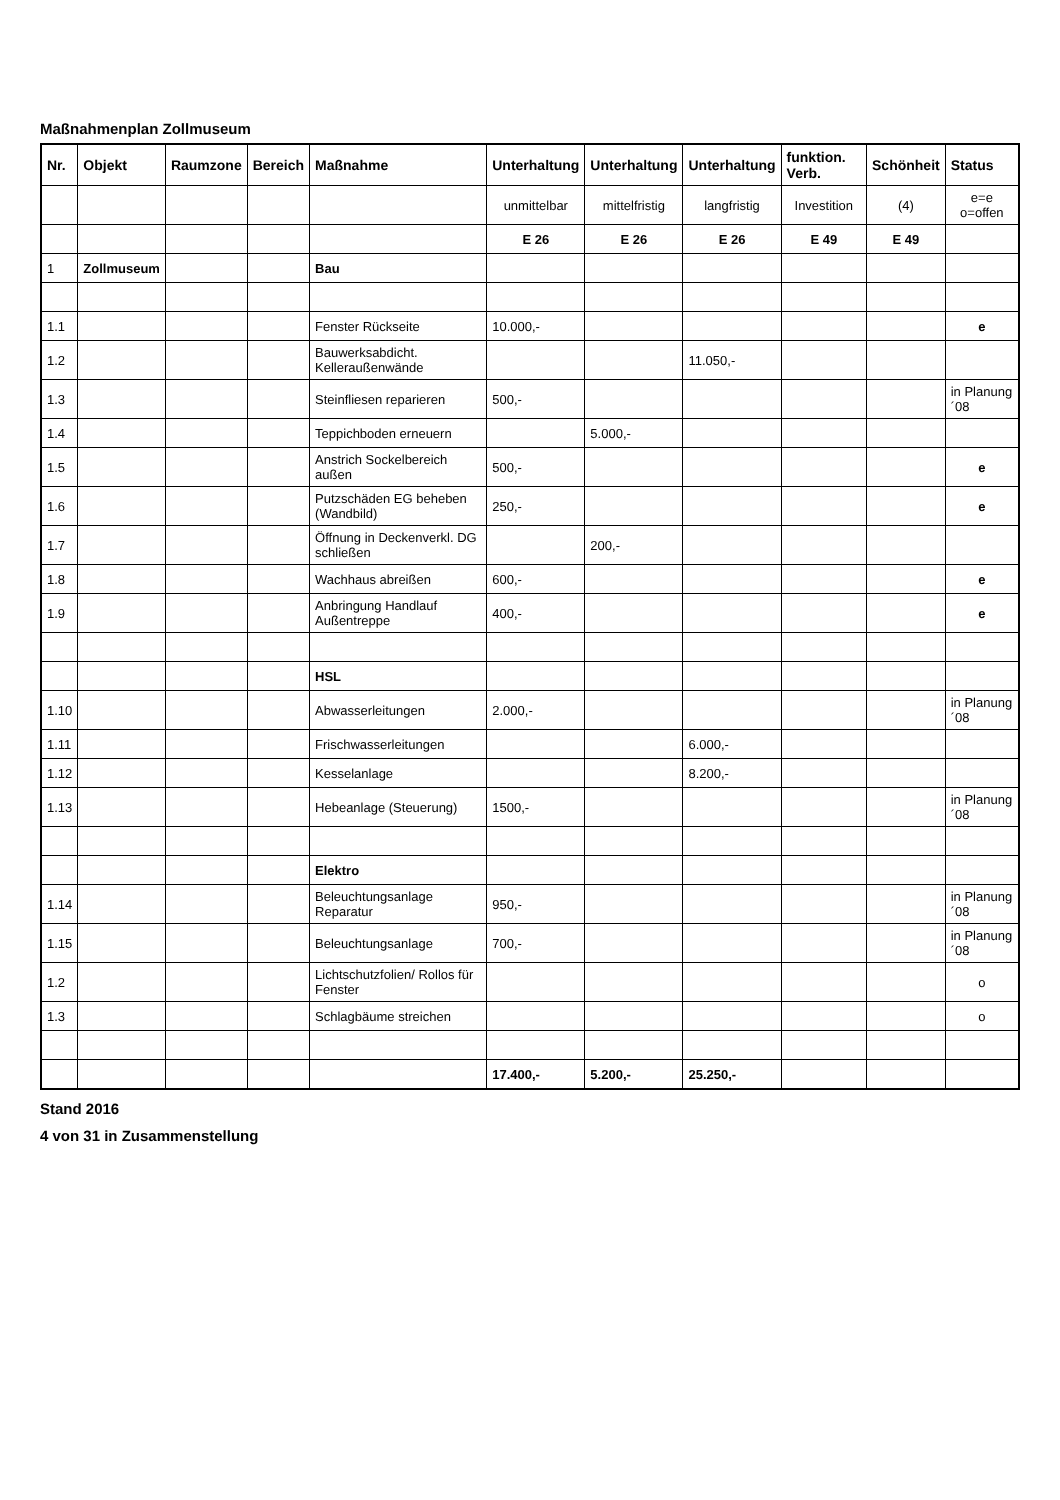Maßnahmenplan Zollmuseum
| Nr. | Objekt | Raumzone | Bereich | Maßnahme | Unterhaltung | Unterhaltung | Unterhaltung | funktion. Verb. | Schönheit | Status |
| --- | --- | --- | --- | --- | --- | --- | --- | --- | --- | --- |
| | | | | | unmittelbar | mittelfristig | langfristig | Investition | (4) | e=e o=offen |
| | | | | | E 26 | E 26 | E 26 | E 49 | E 49 | |
| 1 | Zollmuseum | | | Bau | | | | | | |
| 1.1 | | | | Fenster Rückseite | 10.000,- | | | | | e |
| 1.2 | | | | Bauwerksabdicht. Kelleraußenwände | | | 11.050,- | | | |
| 1.3 | | | | Steinfliesen reparieren | 500,- | | | | | in Planung ´08 |
| 1.4 | | | | Teppichboden erneuern | | 5.000,- | | | | |
| 1.5 | | | | Anstrich Sockelbereich außen | 500,- | | | | | e |
| 1.6 | | | | Putzschäden EG beheben (Wandbild) | 250,- | | | | | e |
| 1.7 | | | | Öffnung in Deckenverkl. DG schließen | | 200,- | | | | |
| 1.8 | | | | Wachhaus abreißen | 600,- | | | | | e |
| 1.9 | | | | Anbringung Handlauf Außentreppe | 400,- | | | | | e |
| | | | | HSL | | | | | | |
| 1.10 | | | | Abwasserleitungen | 2.000,- | | | | | in Planung ´08 |
| 1.11 | | | | Frischwasserleitungen | | | 6.000,- | | | |
| 1.12 | | | | Kesselanlage | | | 8.200,- | | | |
| 1.13 | | | | Hebeanlage (Steuerung) | 1500,- | | | | | in Planung ´08 |
| | | | | Elektro | | | | | | |
| 1.14 | | | | Beleuchtungsanlage Reparatur | 950,- | | | | | in Planung ´08 |
| 1.15 | | | | Beleuchtungsanlage | 700,- | | | | | in Planung ´08 |
| 1.2 | | | | Lichtschutzfolien/ Rollos für Fenster | | | | | | o |
| 1.3 | | | | Schlagbäume streichen | | | | | | o |
| | | | | | 17.400,- | 5.200,- | 25.250,- | | | |
Stand 2016
4 von 31 in Zusammenstellung